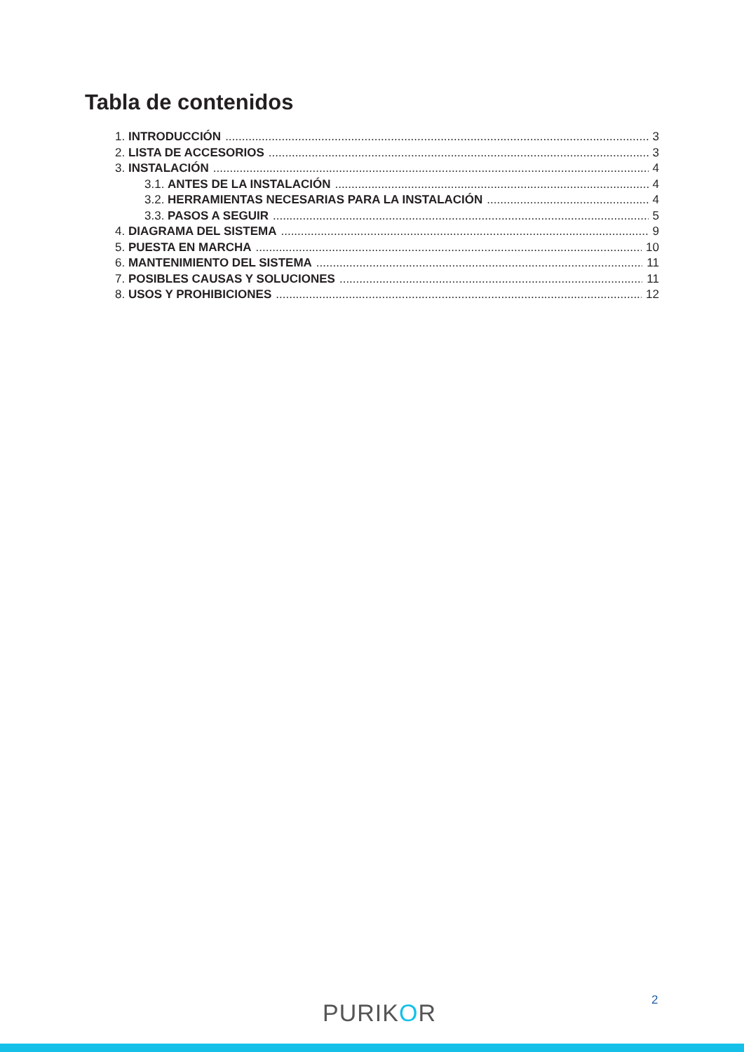Tabla de contenidos
1. INTRODUCCIÓN 3
2. LISTA DE ACCESORIOS 3
3. INSTALACIÓN 4
3.1. ANTES DE LA INSTALACIÓN 4
3.2. HERRAMIENTAS NECESARIAS PARA LA INSTALACIÓN 4
3.3. PASOS A SEGUIR 5
4. DIAGRAMA DEL SISTEMA 9
5. PUESTA EN MARCHA 10
6. MANTENIMIENTO DEL SISTEMA 11
7. POSIBLES CAUSAS Y SOLUCIONES 11
8. USOS Y PROHIBICIONES 12
PURIKOR 2